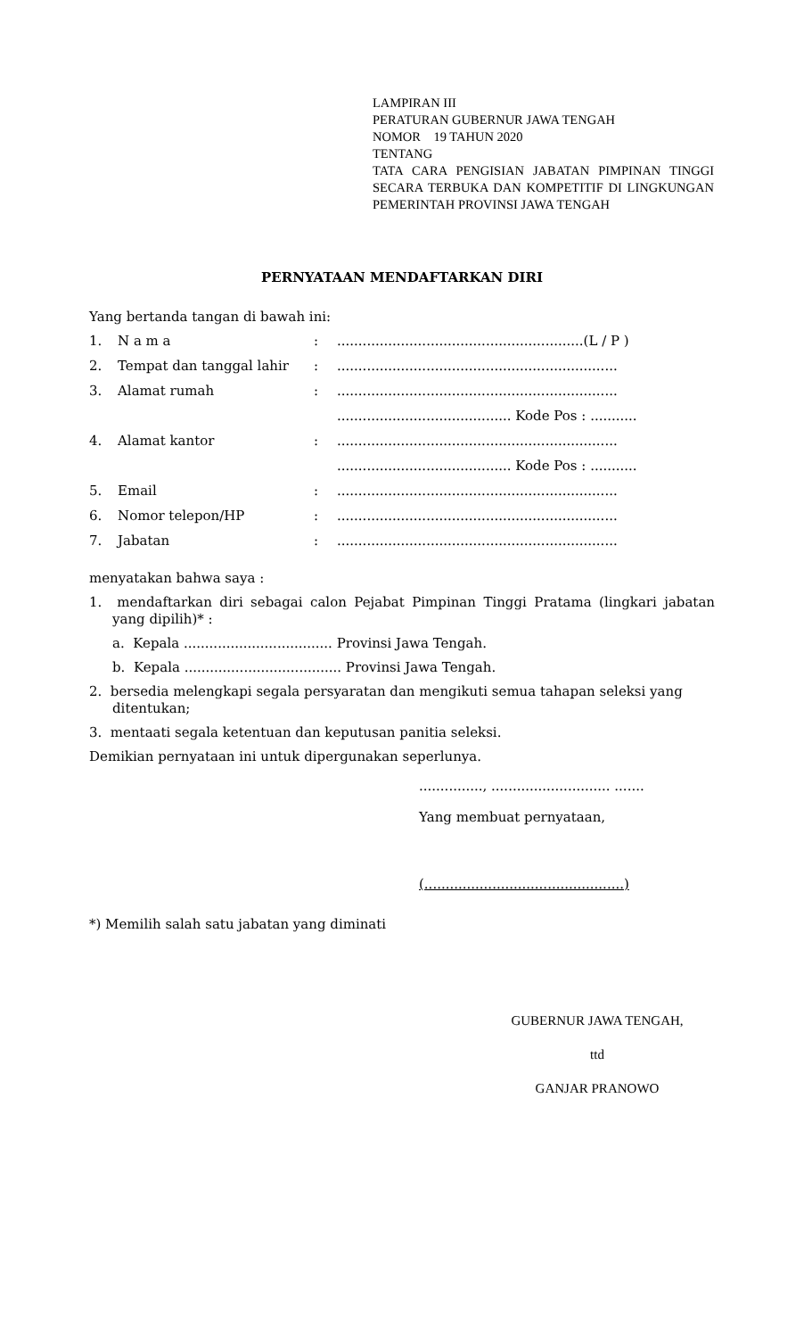LAMPIRAN III
PERATURAN GUBERNUR JAWA TENGAH
NOMOR 19 TAHUN 2020
TENTANG
TATA CARA PENGISIAN JABATAN PIMPINAN TINGGI SECARA TERBUKA DAN KOMPETITIF DI LINGKUNGAN PEMERINTAH PROVINSI JAWA TENGAH
PERNYATAAN MENDAFTARKAN DIRI
Yang bertanda tangan di bawah ini:
| 1. | N a m a | : | ..........................................................(L / P ) |
| 2. | Tempat dan tanggal lahir | : | .................................................................. |
| 3. | Alamat rumah | : | .................................................................. |
| | | | ......................................... Kode Pos : ........... |
| 4. | Alamat kantor | : | .................................................................. |
| | | | ......................................... Kode Pos : ........... |
| 5. | Email | : | .................................................................. |
| 6. | Nomor telepon/HP | : | .................................................................. |
| 7. | Jabatan | : | .................................................................. |
menyatakan bahwa saya :
1. mendaftarkan diri sebagai calon Pejabat Pimpinan Tinggi Pratama (lingkari jabatan yang dipilih)* :
a. Kepala ................................... Provinsi Jawa Tengah.
b. Kepala ..................................... Provinsi Jawa Tengah.
2. bersedia melengkapi segala persyaratan dan mengikuti semua tahapan seleksi yang ditentukan;
3. mentaati segala ketentuan dan keputusan panitia seleksi.
Demikian pernyataan ini untuk dipergunakan seperlunya.
..............., ............................ .......
Yang membuat pernyataan,
(...............................................)
*) Memilih salah satu jabatan yang diminati
GUBERNUR JAWA TENGAH,
ttd
GANJAR PRANOWO